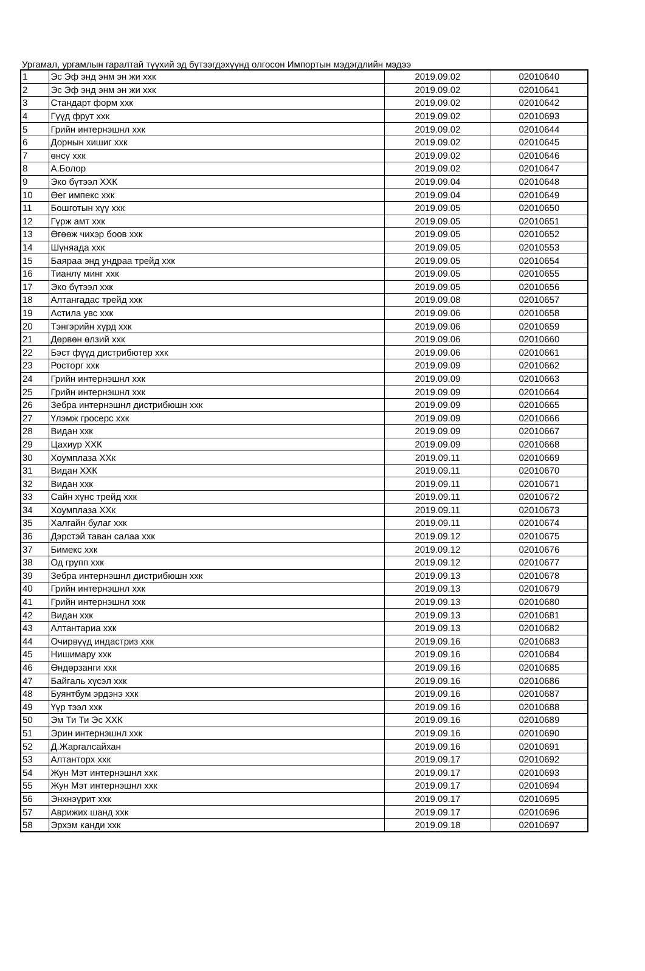Ургамал, ургамлын гаралтай түүхий эд бүтээгдэхүүнд олгосон Импортын мэдэгдлийн мэдээ
| 1 | Эс Эф энд энм эн жи ххк | 2019.09.02 | 02010640 |
| 2 | Эс Эф энд энм эн жи ххк | 2019.09.02 | 02010641 |
| 3 | Стандарт форм ххк | 2019.09.02 | 02010642 |
| 4 | Гүүд фрут ххк | 2019.09.02 | 02010693 |
| 5 | Грийн интернэшнл ххк | 2019.09.02 | 02010644 |
| 6 | Дорнын хишиг ххк | 2019.09.02 | 02010645 |
| 7 | өнсү ххк | 2019.09.02 | 02010646 |
| 8 | А.Болор | 2019.09.02 | 02010647 |
| 9 | Эко бүтээл ХХК | 2019.09.04 | 02010648 |
| 10 | Өег импекс ххк | 2019.09.04 | 02010649 |
| 11 | Бошготын хүү ххк | 2019.09.05 | 02010650 |
| 12 | Гүрж амт ххк | 2019.09.05 | 02010651 |
| 13 | Өгөөж чихэр боов ххк | 2019.09.05 | 02010652 |
| 14 | Шүняада ххк | 2019.09.05 | 02010553 |
| 15 | Баяраа энд ундраа трейд ххк | 2019.09.05 | 02010654 |
| 16 | Тианлү минг ххк | 2019.09.05 | 02010655 |
| 17 | Эко бүтээл ххк | 2019.09.05 | 02010656 |
| 18 | Алтангадас трейд ххк | 2019.09.08 | 02010657 |
| 19 | Астила увс ххк | 2019.09.06 | 02010658 |
| 20 | Тэнгэрийн хүрд ххк | 2019.09.06 | 02010659 |
| 21 | Дөрвөн өлзий ххк | 2019.09.06 | 02010660 |
| 22 | Бэст фүүд дистрибютер ххк | 2019.09.06 | 02010661 |
| 23 | Росторг ххк | 2019.09.09 | 02010662 |
| 24 | Грийн интернэшнл ххк | 2019.09.09 | 02010663 |
| 25 | Грийн интернэшнл ххк | 2019.09.09 | 02010664 |
| 26 | Зебра интернэшнл дистрибюшн ххк | 2019.09.09 | 02010665 |
| 27 | Үлэмж гросерс ххк | 2019.09.09 | 02010666 |
| 28 | Видан ххк | 2019.09.09 | 02010667 |
| 29 | Цахиур ХХК | 2019.09.09 | 02010668 |
| 30 | Хоумплаза ХХк | 2019.09.11 | 02010669 |
| 31 | Видан ХХК | 2019.09.11 | 02010670 |
| 32 | Видан ххк | 2019.09.11 | 02010671 |
| 33 | Сайн хүнс трейд ххк | 2019.09.11 | 02010672 |
| 34 | Хоумплаза ХХк | 2019.09.11 | 02010673 |
| 35 | Халгайн булаг ххк | 2019.09.11 | 02010674 |
| 36 | Дэрстэй таван салаа ххк | 2019.09.12 | 02010675 |
| 37 | Бимекс ххк | 2019.09.12 | 02010676 |
| 38 | Од групп ххк | 2019.09.12 | 02010677 |
| 39 | Зебра интернэшнл дистрибюшн ххк | 2019.09.13 | 02010678 |
| 40 | Грийн интернэшнл ххк | 2019.09.13 | 02010679 |
| 41 | Грийн интернэшнл ххк | 2019.09.13 | 02010680 |
| 42 | Видан ххк | 2019.09.13 | 02010681 |
| 43 | Алтантариа ххк | 2019.09.13 | 02010682 |
| 44 | Очирвүүд индастриз ххк | 2019.09.16 | 02010683 |
| 45 | Нишимару ххк | 2019.09.16 | 02010684 |
| 46 | Өндөрзанги ххк | 2019.09.16 | 02010685 |
| 47 | Байгаль хүсэл ххк | 2019.09.16 | 02010686 |
| 48 | Буянтбум эрдэнэ ххк | 2019.09.16 | 02010687 |
| 49 | Үүр тээл ххк | 2019.09.16 | 02010688 |
| 50 | Эм Ти Ти Эс ХХК | 2019.09.16 | 02010689 |
| 51 | Эрин интернэшнл ххк | 2019.09.16 | 02010690 |
| 52 | Д.Жаргалсайхан | 2019.09.16 | 02010691 |
| 53 | Алтанторх ххк | 2019.09.17 | 02010692 |
| 54 | Жун Мэт интернэшнл ххк | 2019.09.17 | 02010693 |
| 55 | Жун Мэт интернэшнл ххк | 2019.09.17 | 02010694 |
| 56 | Энхнэүрит ххк | 2019.09.17 | 02010695 |
| 57 | Аврижих шанд ххк | 2019.09.17 | 02010696 |
| 58 | Эрхэм канди ххк | 2019.09.18 | 02010697 |